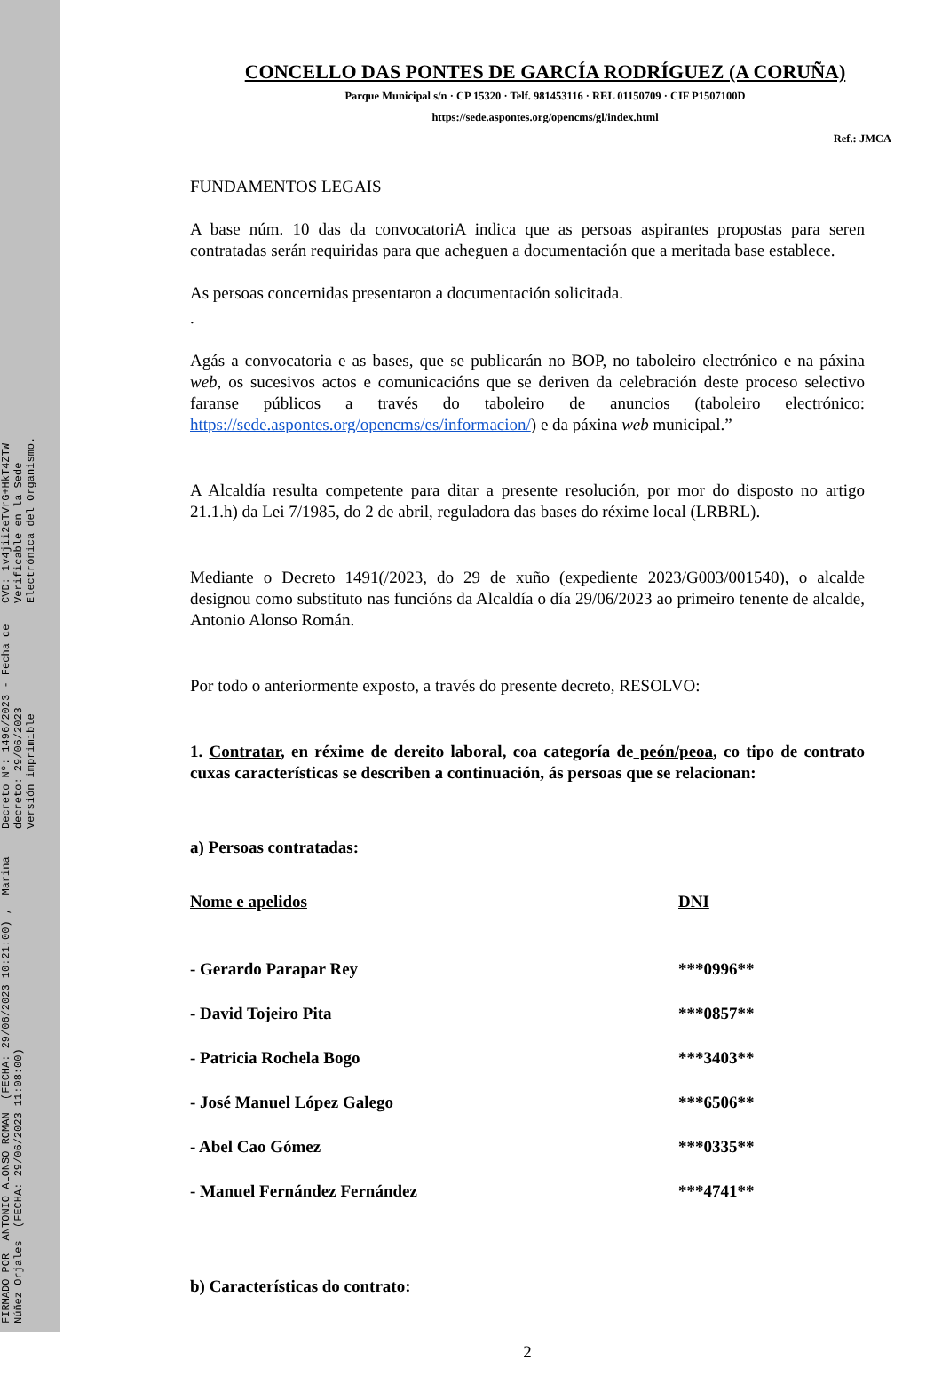FIRMADO POR ANTONIO ALONSO ROMAN (FECHA: 29/06/2023 10:21:00) , Marina Núñez Orjales (FECHA: 29/06/2023 11:08:00)
Decreto Nº: 1496/2023 - Fecha de decreto: 29/06/2023
Versión imprimible
CVD: 1v4jii2eTVrG+HkT4ZTW
Verificable en la Sede Electrónica del Organismo.
CONCELLO DAS PONTES DE GARCÍA RODRÍGUEZ (A CORUÑA)
Parque Municipal s/n · CP 15320 · Telf. 981453116 · REL 01150709 · CIF P1507100D
https://sede.aspontes.org/opencms/gl/index.html
Ref.: JMCA
FUNDAMENTOS LEGAIS
A base núm. 10 das da convocatoriA indica que as persoas aspirantes propostas para seren contratadas serán requiridas para que acheguen a documentación que a meritada base establece.
As persoas concernidas presentaron a documentación solicitada.
.
Agás a convocatoria e as bases, que se publicarán no BOP, no taboleiro electrónico e na páxina web, os sucesivos actos e comunicacións que se deriven da celebración deste proceso selectivo faranse públicos a través do taboleiro de anuncios (taboleiro electrónico: https://sede.aspontes.org/opencms/es/informacion/) e da páxina web municipal.”
A Alcaldía resulta competente para ditar a presente resolución, por mor do disposto no artigo 21.1.h) da Lei 7/1985, do 2 de abril, reguladora das bases do réxime local (LRBRL).
Mediante o Decreto 1491(/2023, do 29 de xuño (expediente 2023/G003/001540), o alcalde designou como substituto nas funcións da Alcaldía o día 29/06/2023 ao primeiro tenente de alcalde, Antonio Alonso Román.
Por todo o anteriormente exposto, a través do presente decreto, RESOLVO:
1. Contratar, en réxime de dereito laboral, coa categoría de peón/peoa, co tipo de contrato cuxas características se describen a continuación, ás persoas que se relacionan:
a) Persoas contratadas:
| Nome e apelidos | DNI |
| --- | --- |
| - Gerardo Parapar Rey | ***0996** |
| - David Tojeiro Pita | ***0857** |
| - Patricia Rochela Bogo | ***3403** |
| - José Manuel López Galego | ***6506** |
| - Abel Cao Gómez | ***0335** |
| - Manuel Fernández Fernández | ***4741** |
b) Características do contrato:
2